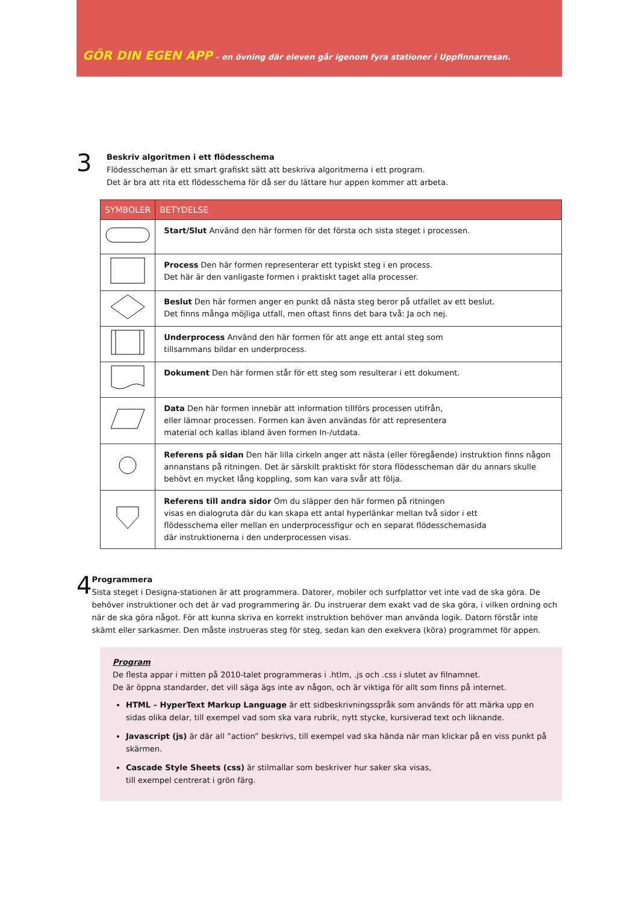GÖR DIN EGEN APP – en övning där eleven går igenom fyra stationer i Uppfinnarresan.
3
Beskriv algoritmen i ett flödesschema
Flödesscheman är ett smart grafiskt sätt att beskriva algoritmerna i ett program.
Det är bra att rita ett flödesschema för då ser du lättare hur appen kommer att arbeta.
| SYMBOLER | BETYDELSE |
| --- | --- |
| | Start/Slut Använd den här formen för det första och sista steget i processen. |
| | Process Den här formen representerar ett typiskt steg i en process. Det här är den vanligaste formen i praktiskt taget alla processer. |
| | Beslut Den här formen anger en punkt då nästa steg beror på utfallet av ett beslut. Det finns många möjliga utfall, men oftast finns det bara två: Ja och nej. |
| | Underprocess Använd den här formen för att ange ett antal steg som tillsammans bildar en underprocess. |
| | Dokument Den här formen står för ett steg som resulterar i ett dokument. |
| | Data Den här formen innebär att information tillförs processen utifrån, eller lämnar processen. Formen kan även användas för att representera material och kallas ibland även formen In-/utdata. |
| | Referens på sidan Den här lilla cirkeln anger att nästa (eller föregående) instruktion finns någon annanstans på ritningen. Det är särskilt praktiskt för stora flödesscheman där du annars skulle behövt en mycket lång koppling, som kan vara svår att följa. |
| | Referens till andra sidor Om du släpper den här formen på ritningen visas en dialogruta där du kan skapa ett antal hyperlänkar mellan två sidor i ett flödesschema eller mellan en underprocessfigur och en separat flödesschemasida där instruktionerna i den underprocessen visas. |
4
Programmera
Sista steget i Designa-stationen är att programmera. Datorer, mobiler och surfplattor vet inte vad de ska göra. De behöver instruktioner och det är vad programmering är. Du instruerar dem exakt vad de ska göra, i vilken ordning och när de ska göra något. För att kunna skriva en korrekt instruktion behöver man använda logik. Datorn förstår inte skämt eller sarkasmer. Den måste instrueras steg för steg, sedan kan den exekvera (köra) programmet för appen.
Program
De flesta appar i mitten på 2010-talet programmeras i .htlm, .js och .css i slutet av filnamnet.
De är öppna standarder, det vill säga ägs inte av någon, och är viktiga för allt som finns på internet.
HTML – HyperText Markup Language är ett sidbeskrivningsspråk som används för att märka upp en sidas olika delar, till exempel vad som ska vara rubrik, nytt stycke, kursiverad text och liknande.
Javascript (js) är där all ”action” beskrivs, till exempel vad ska hända när man klickar på en viss punkt på skärmen.
Cascade Style Sheets (css) är stilmallar som beskriver hur saker ska visas,
till exempel centrerat i grön färg.